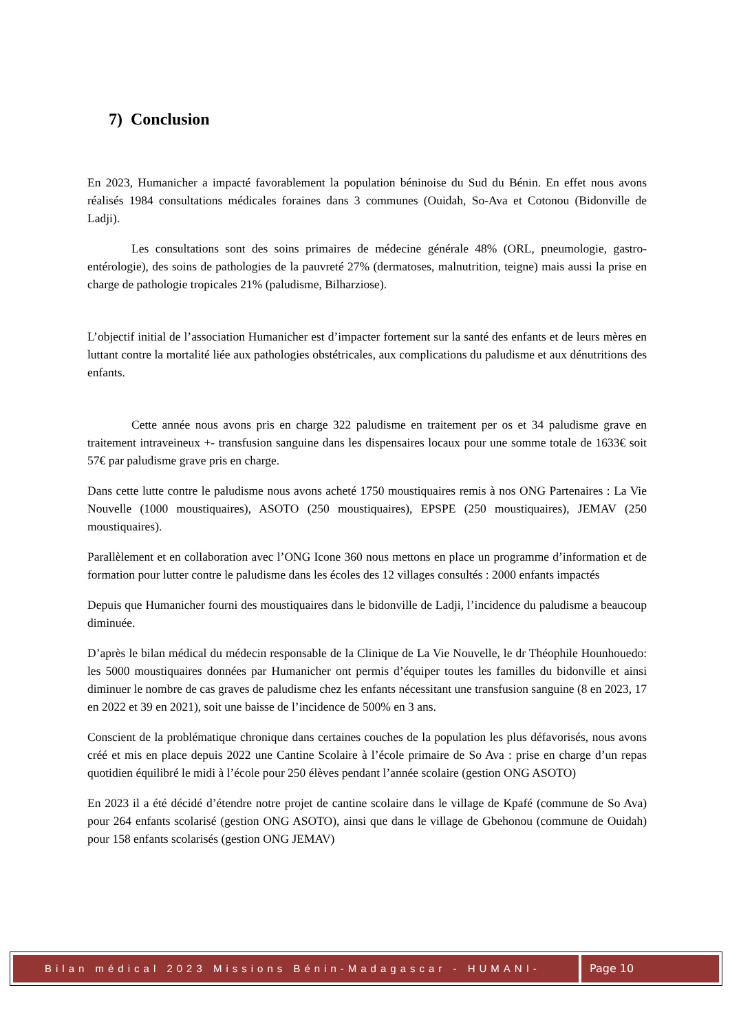7) Conclusion
En 2023, Humanicher a impacté favorablement la population béninoise du Sud du Bénin. En effet nous avons réalisés 1984 consultations médicales foraines dans 3 communes (Ouidah, So-Ava et Cotonou (Bidonville de Ladji).
Les consultations sont des soins primaires de médecine générale 48% (ORL, pneumologie, gastro-entérologie), des soins de pathologies de la pauvreté 27% (dermatoses, malnutrition, teigne) mais aussi la prise en charge de pathologie tropicales 21% (paludisme, Bilharziose).
L’objectif initial de l’association Humanicher est d’impacter fortement sur la santé des enfants et de leurs mères en luttant contre la mortalité liée aux pathologies obstétricales, aux complications du paludisme et aux dénutritions des enfants.
Cette année nous avons pris en charge 322 paludisme en traitement per os et 34 paludisme grave en traitement intraveineux +- transfusion sanguine dans les dispensaires locaux pour une somme totale de 1633€ soit 57€ par paludisme grave pris en charge.
Dans cette lutte contre le paludisme nous avons acheté 1750 moustiquaires remis à nos ONG Partenaires : La Vie Nouvelle (1000 moustiquaires), ASOTO (250 moustiquaires), EPSPE (250 moustiquaires), JEMAV (250 moustiquaires).
Parallèlement et en collaboration avec l’ONG Icone 360 nous mettons en place un programme d’information et de formation pour lutter contre le paludisme dans les écoles des 12 villages consultés : 2000 enfants impactés
Depuis que Humanicher fourni des moustiquaires dans le bidonville de Ladji, l’incidence du paludisme a beaucoup diminuée.
D’après le bilan médical du médecin responsable de la Clinique de La Vie Nouvelle, le dr Théophile Hounhouedo: les 5000 moustiquaires données par Humanicher ont permis d’équiper toutes les familles du bidonville et ainsi diminuer le nombre de cas graves de paludisme chez les enfants nécessitant une transfusion sanguine (8 en 2023, 17 en 2022 et 39 en 2021), soit une baisse de l’incidence de 500% en 3 ans.
Conscient de la problématique chronique dans certaines couches de la population les plus défavorisés, nous avons créé et mis en place depuis 2022 une Cantine Scolaire à l’école primaire de So Ava : prise en charge d’un repas quotidien équilibré le midi à l’école pour 250 élèves pendant l’année scolaire (gestion ONG ASOTO)
En 2023 il a été décidé d’étendre notre projet de cantine scolaire dans le village de Kpafé (commune de So Ava) pour 264 enfants scolarisé (gestion ONG ASOTO), ainsi que dans le village de Gbehonou (commune de Ouidah) pour 158 enfants scolarisés (gestion ONG JEMAV)
Bilan médical 2023 Missions Bénin-Madagascar - HUMANI-CHER
Page 10